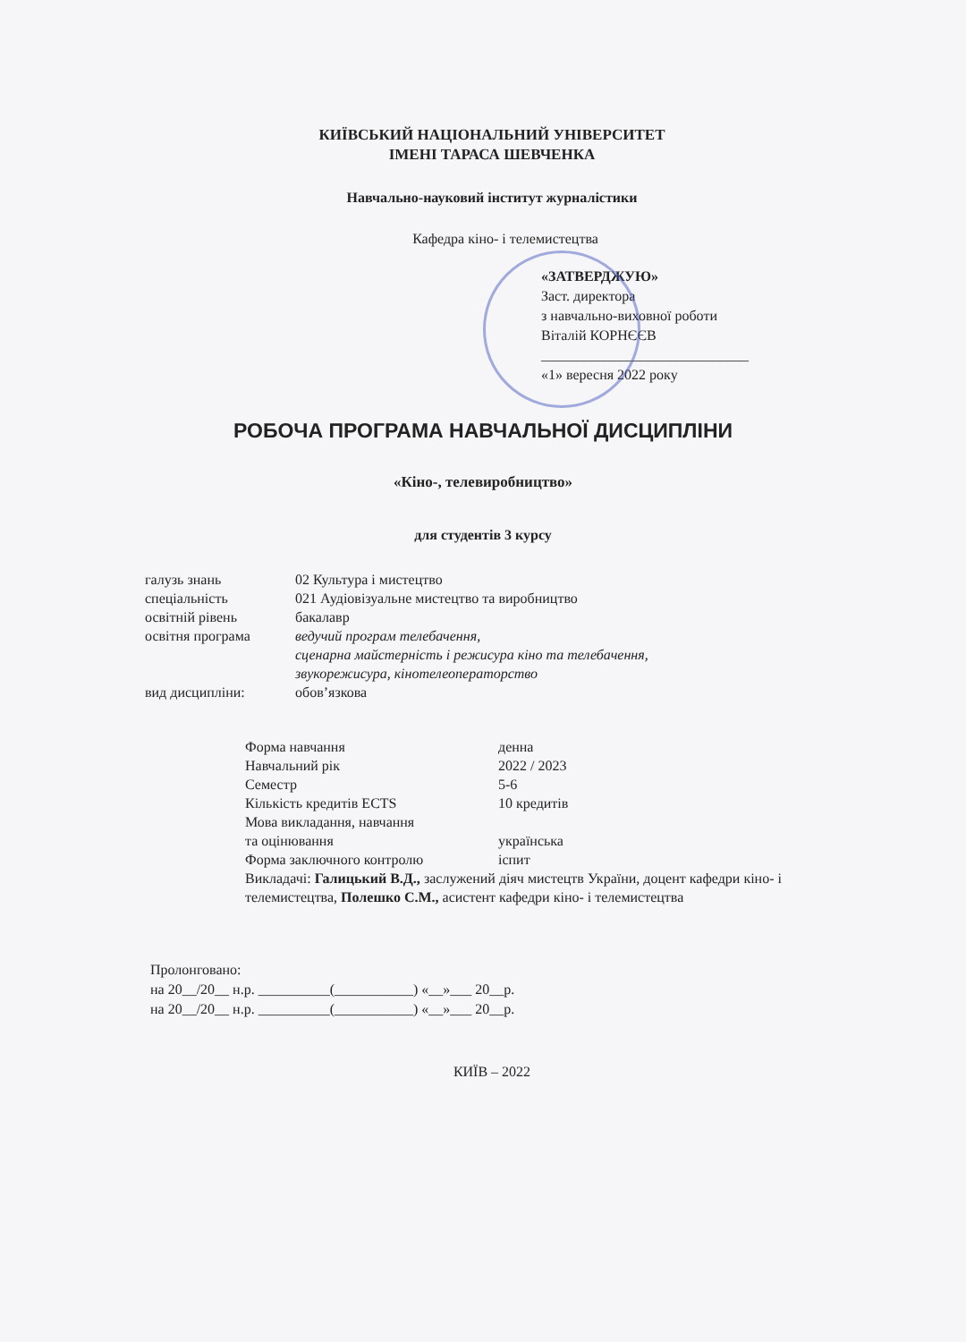КИЇВСЬКИЙ НАЦІОНАЛЬНИЙ УНІВЕРСИТЕТ
ІМЕНІ ТАРАСА ШЕВЧЕНКА
Навчально-науковий інститут журналістики
Кафедра кіно- і телемистецтва
«ЗАТВЕРДЖУЮ»
Заст. директора
з навчально-виховної роботи
Віталій КОРНЄЄВ
_____________________________
«1» вересня 2022 року
РОБОЧА ПРОГРАМА НАВЧАЛЬНОЇ ДИСЦИПЛІНИ
«Кіно-, телевиробництво»
для студентів 3 курсу
| галузь знань | 02 Культура і мистецтво |
| спеціальність | 021 Аудіовізуальне мистецтво та виробництво |
| освітній рівень | бакалавр |
| освітня програма | ведучий програм телебачення, сценарна майстерність і режисура кіно та телебачення, звукорежисура, кінотелеоператорство |
| вид дисципліни: | обов’язкова |
| Форма навчання | денна |
| Навчальний рік | 2022 / 2023 |
| Семестр | 5-6 |
| Кількість кредитів ECTS | 10 кредитів |
| Мова викладання, навчання та оцінювання | українська |
| Форма заключного контролю | іспит |
| Викладачі: Галицький В.Д., заслужений діяч мистецтв України, доцент кафедри кіно- і телемистецтва, Полешко С.М., асистент кафедри кіно- і телемистецтва | |
Пролонговано:
на 20__/20__ н.р. __________(___________) «__»___ 20__р.
на 20__/20__ н.р. __________(___________) «__»___ 20__р.
КИЇВ – 2022